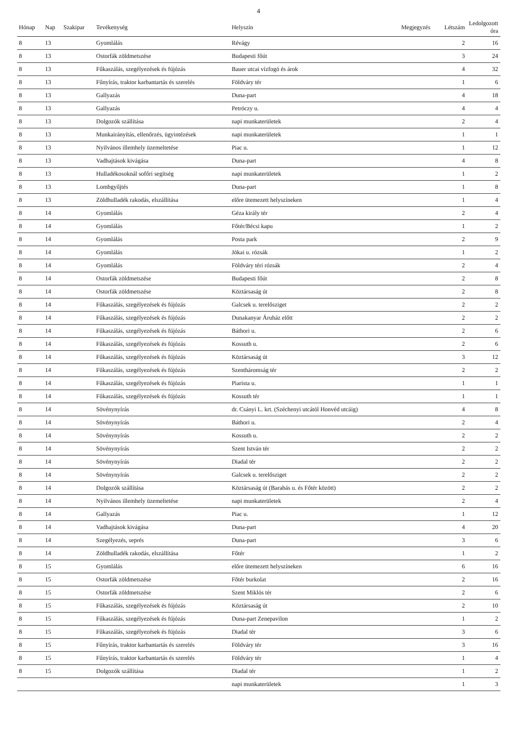4
| Hónap | Nap | Szakipar | Tevékenység | Helyszín | Megjegyzés | Létszám | Ledolgozott óra |
| --- | --- | --- | --- | --- | --- | --- | --- |
| 8 | 13 | | Gyomlálás | Révágy | | 2 | 16 |
| 8 | 13 | | Ostorfák zöldmetszése | Budapesti főút | | 3 | 24 |
| 8 | 13 | | Fűkaszálás, szegélyezések és fújózás | Bauer utcai vízfogó és árok | | 4 | 32 |
| 8 | 13 | | Fűnyírás, traktor karbantartás és szerelés | Földváry tér | | 1 | 6 |
| 8 | 13 | | Gallyazás | Duna-part | | 4 | 18 |
| 8 | 13 | | Gallyazás | Petróczy u. | | 4 | 4 |
| 8 | 13 | | Dolgozók szállítása | napi munkaterületek | | 2 | 4 |
| 8 | 13 | | Munkairányítás, ellenőrzés, ügyintézések | napi munkaterületek | | 1 | 1 |
| 8 | 13 | | Nyilvános illemhely üzemeltetése | Piac u. | | 1 | 12 |
| 8 | 13 | | Vadhajtások kivágása | Duna-part | | 4 | 8 |
| 8 | 13 | | Hulladékosoknál sofőri segítség | napi munkaterületek | | 1 | 2 |
| 8 | 13 | | Lombgyűjtés | Duna-part | | 1 | 8 |
| 8 | 13 | | Zöldhulladék rakodás, elszállítása | előre ütemezett helyszíneken | | 1 | 4 |
| 8 | 14 | | Gyomlálás | Géza király tér | | 2 | 4 |
| 8 | 14 | | Gyomlálás | Főtér/Bécsi kapu | | 1 | 2 |
| 8 | 14 | | Gyomlálás | Posta park | | 2 | 9 |
| 8 | 14 | | Gyomlálás | Jókai u. rózsák | | 1 | 2 |
| 8 | 14 | | Gyomlálás | Földváry téri rózsák | | 2 | 4 |
| 8 | 14 | | Ostorfák zöldmetszése | Budapesti főút | | 2 | 8 |
| 8 | 14 | | Ostorfák zöldmetszése | Köztársaság út | | 2 | 8 |
| 8 | 14 | | Fűkaszálás, szegélyezések és fújózás | Galcsek u. terelősziget | | 2 | 2 |
| 8 | 14 | | Fűkaszálás, szegélyezések és fújózás | Dunakanyar Áruház előtt | | 2 | 2 |
| 8 | 14 | | Fűkaszálás, szegélyezések és fújózás | Báthori u. | | 2 | 6 |
| 8 | 14 | | Fűkaszálás, szegélyezések és fújózás | Kossuth u. | | 2 | 6 |
| 8 | 14 | | Fűkaszálás, szegélyezések és fújózás | Köztársaság út | | 3 | 12 |
| 8 | 14 | | Fűkaszálás, szegélyezések és fújózás | Szentháromság tér | | 2 | 2 |
| 8 | 14 | | Fűkaszálás, szegélyezések és fújózás | Piarista u. | | 1 | 1 |
| 8 | 14 | | Fűkaszálás, szegélyezések és fújózás | Kossuth tér | | 1 | 1 |
| 8 | 14 | | Sövénynyírás | dr. Csányi L. krt. (Széchenyi utcától Honvéd utcáig) | | 4 | 8 |
| 8 | 14 | | Sövénynyírás | Báthori u. | | 2 | 4 |
| 8 | 14 | | Sövénynyírás | Kossuth u. | | 2 | 2 |
| 8 | 14 | | Sövénynyírás | Szent István tér | | 2 | 2 |
| 8 | 14 | | Sövénynyírás | Diadal tér | | 2 | 2 |
| 8 | 14 | | Sövénynyírás | Galcsek u. terelősziget | | 2 | 2 |
| 8 | 14 | | Dolgozók szállítása | Köztársaság út (Barabás u. és Főtér között) | | 2 | 2 |
| 8 | 14 | | Nyilvános illemhely üzemeltetése | napi munkaterületek | | 2 | 4 |
| 8 | 14 | | Gallyazás | Piac u. | | 1 | 12 |
| 8 | 14 | | Vadhajtások kivágása | Duna-part | | 4 | 20 |
| 8 | 14 | | Szegélyezés, seprés | Duna-part | | 3 | 6 |
| 8 | 14 | | Zöldhulladék rakodás, elszállítása | Főtér | | 1 | 2 |
| 8 | 15 | | Gyomlálás | előre ütemezett helyszíneken | | 6 | 16 |
| 8 | 15 | | Ostorfák zöldmetszése | Főtér burkolat | | 2 | 16 |
| 8 | 15 | | Ostorfák zöldmetszése | Szent Miklós tér | | 2 | 6 |
| 8 | 15 | | Fűkaszálás, szegélyezések és fújózás | Köztársaság út | | 2 | 10 |
| 8 | 15 | | Fűkaszálás, szegélyezések és fújózás | Duna-part Zenepavilon | | 1 | 2 |
| 8 | 15 | | Fűkaszálás, szegélyezések és fújózás | Diadal tér | | 3 | 6 |
| 8 | 15 | | Fűnyírás, traktor karbantartás és szerelés | Földváry tér | | 3 | 16 |
| 8 | 15 | | Fűnyírás, traktor karbantartás és szerelés | Földváry tér | | 1 | 4 |
| 8 | 15 | | Dolgozók szállítása | Diadal tér | | 1 | 2 |
| | | | | napi munkaterületek | | 1 | 3 |